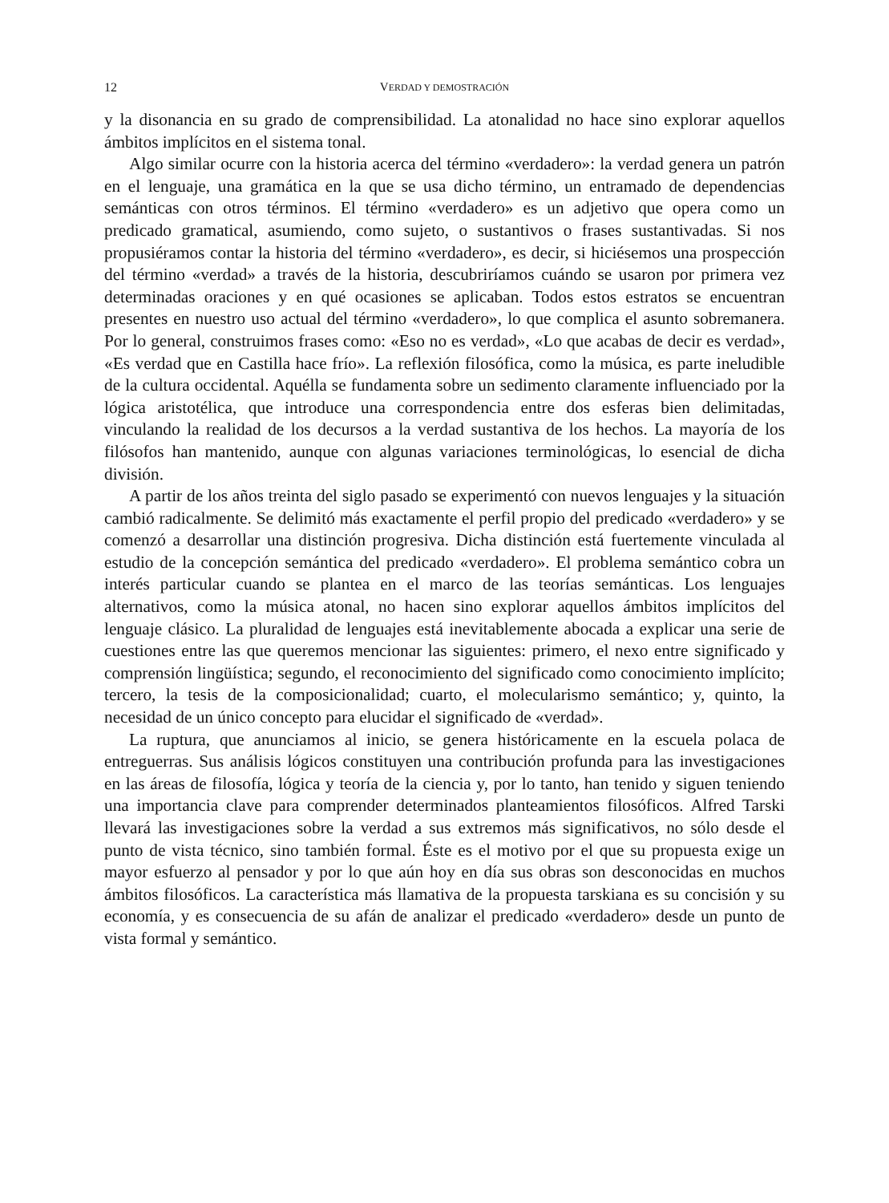12 VERDAD Y DEMOSTRACIÓN
y la disonancia en su grado de comprensibilidad. La atonalidad no hace sino explorar aquellos ámbitos implícitos en el sistema tonal.
Algo similar ocurre con la historia acerca del término «verdadero»: la verdad genera un patrón en el lenguaje, una gramática en la que se usa dicho término, un entramado de dependencias semánticas con otros términos. El término «verdadero» es un adjetivo que opera como un predicado gramatical, asumiendo, como sujeto, o sustantivos o frases sustantivadas. Si nos propusiéramos contar la historia del término «verdadero», es decir, si hiciésemos una prospección del término «verdad» a través de la historia, descubriríamos cuándo se usaron por primera vez determinadas oraciones y en qué ocasiones se aplicaban. Todos estos estratos se encuentran presentes en nuestro uso actual del término «verdadero», lo que complica el asunto sobremanera. Por lo general, construimos frases como: «Eso no es verdad», «Lo que acabas de decir es verdad», «Es verdad que en Castilla hace frío». La reflexión filosófica, como la música, es parte ineludible de la cultura occidental. Aquélla se fundamenta sobre un sedimento claramente influenciado por la lógica aristotélica, que introduce una correspondencia entre dos esferas bien delimitadas, vinculando la realidad de los decursos a la verdad sustantiva de los hechos. La mayoría de los filósofos han mantenido, aunque con algunas variaciones terminológicas, lo esencial de dicha división.
A partir de los años treinta del siglo pasado se experimentó con nuevos lenguajes y la situación cambió radicalmente. Se delimitó más exactamente el perfil propio del predicado «verdadero» y se comenzó a desarrollar una distinción progresiva. Dicha distinción está fuertemente vinculada al estudio de la concepción semántica del predicado «verdadero». El problema semántico cobra un interés particular cuando se plantea en el marco de las teorías semánticas. Los lenguajes alternativos, como la música atonal, no hacen sino explorar aquellos ámbitos implícitos del lenguaje clásico. La pluralidad de lenguajes está inevitablemente abocada a explicar una serie de cuestiones entre las que queremos mencionar las siguientes: primero, el nexo entre significado y comprensión lingüística; segundo, el reconocimiento del significado como conocimiento implícito; tercero, la tesis de la composicionalidad; cuarto, el molecularismo semántico; y, quinto, la necesidad de un único concepto para elucidar el significado de «verdad».
La ruptura, que anunciamos al inicio, se genera históricamente en la escuela polaca de entreguerras. Sus análisis lógicos constituyen una contribución profunda para las investigaciones en las áreas de filosofía, lógica y teoría de la ciencia y, por lo tanto, han tenido y siguen teniendo una importancia clave para comprender determinados planteamientos filosóficos. Alfred Tarski llevará las investigaciones sobre la verdad a sus extremos más significativos, no sólo desde el punto de vista técnico, sino también formal. Éste es el motivo por el que su propuesta exige un mayor esfuerzo al pensador y por lo que aún hoy en día sus obras son desconocidas en muchos ámbitos filosóficos. La característica más llamativa de la propuesta tarskiana es su concisión y su economía, y es consecuencia de su afán de analizar el predicado «verdadero» desde un punto de vista formal y semántico.